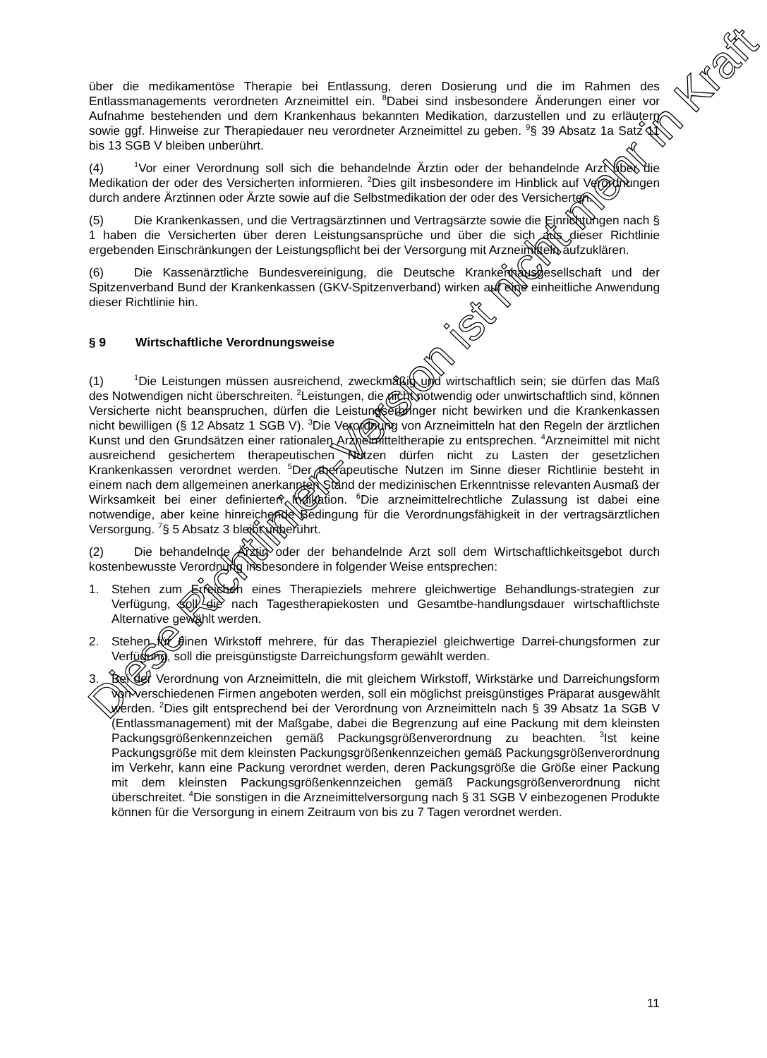über die medikamentöse Therapie bei Entlassung, deren Dosierung und die im Rahmen des Entlassmanagements verordneten Arzneimittel ein. <sup>8</sup>Dabei sind insbesondere Änderungen einer vor Aufnahme bestehenden und dem Krankenhaus bekannten Medikation, darzustellen und zu erläutern sowie ggf. Hinweise zur Therapiedauer neu verordneter Arzneimittel zu geben. <sup>9</sup>§ 39 Absatz 1a Satz 11 bis 13 SGB V bleiben unberührt.
(4)<sup>1</sup>Vor einer Verordnung soll sich die behandelnde Ärztin oder der behandelnde Arzt über die Medikation der oder des Versicherten informieren. <sup>2</sup>Dies gilt insbesondere im Hinblick auf Verordnungen durch andere Ärztinnen oder Ärzte sowie auf die Selbstmedikation der oder des Versicherten.
(5) Die Krankenkassen, und die Vertragsärztinnen und Vertragsärzte sowie die Einrichtungen nach § 1 haben die Versicherten über deren Leistungsansprüche und über die sich aus dieser Richtlinie ergebenden Einschränkungen der Leistungspflicht bei der Versorgung mit Arzneimitteln aufzuklären.
(6) Die Kassenärztliche Bundesvereinigung, die Deutsche Krankenhausgesellschaft und der Spitzenverband Bund der Krankenkassen (GKV-Spitzenverband) wirken auf eine einheitliche Anwendung dieser Richtlinie hin.
§ 9 Wirtschaftliche Verordnungsweise
(1)<sup>1</sup>Die Leistungen müssen ausreichend, zweckmäßig und wirtschaftlich sein; sie dürfen das Maß des Notwendigen nicht überschreiten. <sup>2</sup>Leistungen, die nicht notwendig oder unwirtschaftlich sind, können Versicherte nicht beanspruchen, dürfen die Leistungserbringer nicht bewirken und die Krankenkassen nicht bewilligen (§ 12 Absatz 1 SGB V). <sup>3</sup>Die Verordnung von Arzneimitteln hat den Regeln der ärztlichen Kunst und den Grundsätzen einer rationalen Arzneimitteltherapie zu entsprechen. <sup>4</sup>Arzneimittel mit nicht ausreichend gesichertem therapeutischen Nutzen dürfen nicht zu Lasten der gesetzlichen Krankenkassen verordnet werden. <sup>5</sup>Der therapeutische Nutzen im Sinne dieser Richtlinie besteht in einem nach dem allgemeinen anerkannten Stand der medizinischen Erkenntnisse relevanten Ausmaß der Wirksamkeit bei einer definierten Indikation. <sup>6</sup>Die arzneimittelrechtliche Zulassung ist dabei eine notwendige, aber keine hinreichende Bedingung für die Verordnungsfähigkeit in der vertragsärztlichen Versorgung. <sup>7</sup>§ 5 Absatz 3 bleibt unberührt.
(2) Die behandelnde Ärztin oder der behandelnde Arzt soll dem Wirtschaftlichkeitsgebot durch kostenbewusste Verordnung insbesondere in folgender Weise entsprechen:
1. Stehen zum Erreichen eines Therapieziels mehrere gleichwertige Behandlungs-strategien zur Verfügung, soll die nach Tagestherapiekosten und Gesamtbe-handlungsdauer wirtschaftlichste Alternative gewählt werden.
2. Stehen für einen Wirkstoff mehrere, für das Therapieziel gleichwertige Darrei-chungsformen zur Verfügung, soll die preisgünstigste Darreichungsform gewählt werden.
3. Bei der Verordnung von Arzneimitteln, die mit gleichem Wirkstoff, Wirkstärke und Darreichungsform von verschiedenen Firmen angeboten werden, soll ein möglichst preisgünstiges Präparat ausgewählt werden. <sup>2</sup>Dies gilt entsprechend bei der Verordnung von Arzneimitteln nach § 39 Absatz 1a SGB V (Entlassmanagement) mit der Maßgabe, dabei die Begrenzung auf eine Packung mit dem kleinsten Packungsgrößenkennzeichen gemäß Packungsgrößenverordnung zu beachten. <sup>3</sup>Ist keine Packungsgröße mit dem kleinsten Packungsgrößenkennzeichen gemäß Packungsgrößenverordnung im Verkehr, kann eine Packung verordnet werden, deren Packungsgröße die Größe einer Packung mit dem kleinsten Packungsgrößenkennzeichen gemäß Packungsgrößenverordnung nicht überschreitet. <sup>4</sup>Die sonstigen in die Arzneimittelversorgung nach § 31 SGB V einbezogenen Produkte können für die Versorgung in einem Zeitraum von bis zu 7 Tagen verordnet werden.
Diese Richtlinien-Version ist nicht mehr in Kraft
11